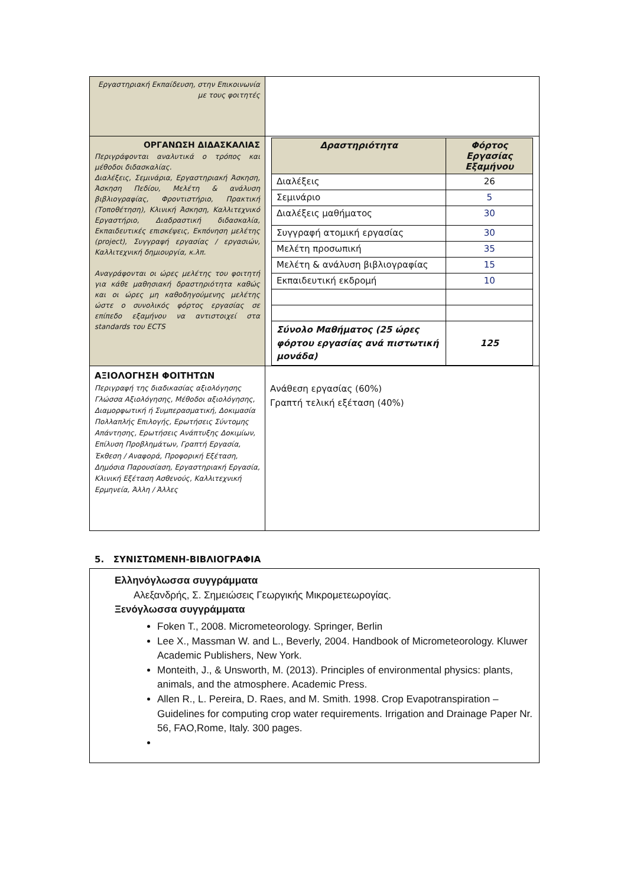| Εργαστηριακή Εκπαίδευση, στην Επικοινωνία με τους φοιτητές | |
| ΟΡΓΑΝΩΣΗ ΔΙΔΑΣΚΑΛΙΑΣ Περιγράφονται αναλυτικά ο τρόπος και μέθοδοι διδασκαλίας. Διαλέξεις, Σεμινάρια, Εργαστηριακή Άσκηση, Άσκηση Πεδίου, Μελέτη & ανάλυση βιβλιογραφίας, Φροντιστήριο, Πρακτική (Τοποθέτηση), Κλινική Άσκηση, Καλλιτεχνικό Εργαστήριο, Διαδραστική διδασκαλία, Εκπαιδευτικές επισκέψεις, Εκπόνηση μελέτης (project), Συγγραφή εργασίας / εργασιών, Καλλιτεχνική δημιουργία, κ.λπ. Αναγράφονται οι ώρες μελέτης του φοιτητή για κάθε μαθησιακή δραστηριότητα καθώς και οι ώρες μη καθοδηγούμενης μελέτης ώστε ο συνολικός φόρτος εργασίας σε επίπεδο εξαμήνου να αντιστοιχεί στα standards του ECTS | / Δραστηριότητα / Φόρτος Εργασίας Εξαμήνου / / Διαλέξεις / 26 / / Σεμινάριο / 5 / / Διαλέξεις μαθήματος / 30 / / Συγγραφή ατομική εργασίας / 30 / / Μελέτη προσωπική / 35 / / Μελέτη & ανάλυση βιβλιογραφίας / 15 / / Εκπαιδευτική εκδρομή / 10 / / Σύνολο Μαθήματος (25 ώρες φόρτου εργασίας ανά πιστωτική μονάδα) / 125 / |
| ΑΞΙΟΛΟΓΗΣΗ ΦΟΙΤΗΤΩΝ Περιγραφή της διαδικασίας αξιολόγησης Γλώσσα Αξιολόγησης, Μέθοδοι αξιολόγησης, Διαμορφωτική ή Συμπερασματική, Δοκιμασία Πολλαπλής Επιλογής, Ερωτήσεις Σύντομης Απάντησης, Ερωτήσεις Ανάπτυξης Δοκιμίων, Επίλυση Προβλημάτων, Γραπτή Εργασία, Έκθεση / Αναφορά, Προφορική Εξέταση, Δημόσια Παρουσίαση, Εργαστηριακή Εργασία, Κλινική Εξέταση Ασθενούς, Καλλιτεχνική Ερμηνεία, Άλλη / Άλλες | Ανάθεση εργασίας (60%) Γραπτή τελική εξέταση (40%) |
5. ΣΥΝΙΣΤΩΜΕΝΗ-ΒΙΒΛΙΟΓΡΑΦΙΑ
Ελληνόγλωσσα συγγράμματα
Αλεξανδρής, Σ. Σημειώσεις Γεωργικής Μικρομετεωρογίας.
Ξενόγλωσσα συγγράμματα
Foken T., 2008. Micrometeorology. Springer, Berlin
Lee X., Massman W. and L., Beverly, 2004. Handbook of Micrometeorology. Kluwer Academic Publishers, New York.
Monteith, J., & Unsworth, M. (2013). Principles of environmental physics: plants, animals, and the atmosphere. Academic Press.
Allen R., L. Pereira, D. Raes, and M. Smith. 1998. Crop Evapotranspiration – Guidelines for computing crop water requirements. Irrigation and Drainage Paper Nr. 56, FAO,Rome, Italy. 300 pages.